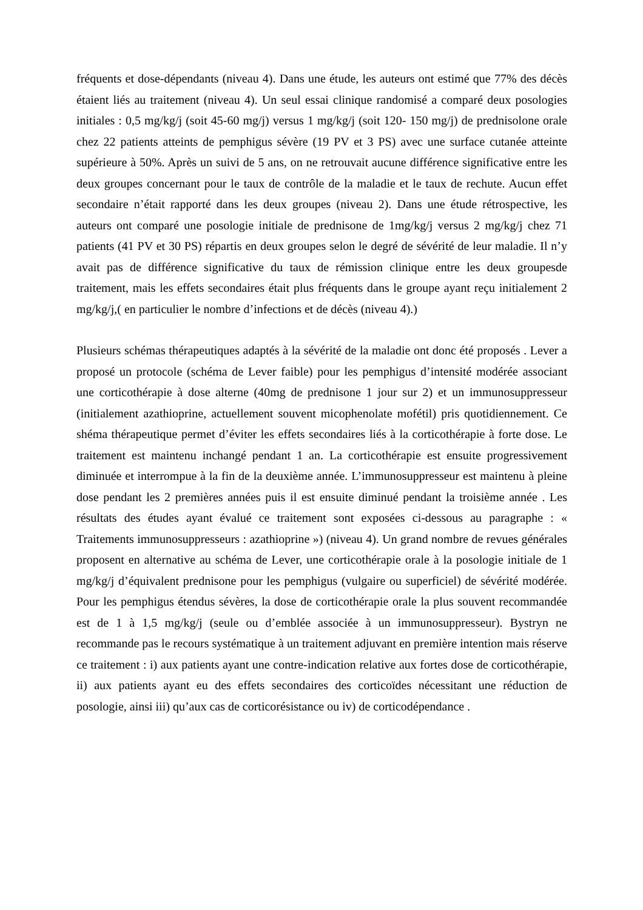fréquents et dose-dépendants (niveau 4). Dans une étude, les auteurs ont estimé que 77% des décès étaient liés au traitement (niveau 4). Un seul essai clinique randomisé a comparé deux posologies initiales : 0,5 mg/kg/j (soit 45-60 mg/j) versus 1 mg/kg/j (soit 120- 150 mg/j) de prednisolone orale chez 22 patients atteints de pemphigus sévère (19 PV et 3 PS) avec une surface cutanée atteinte supérieure à 50%. Après un suivi de 5 ans, on ne retrouvait aucune différence significative entre les deux groupes concernant pour le taux de contrôle de la maladie et le taux de rechute. Aucun effet secondaire n’était rapporté dans les deux groupes (niveau 2). Dans une étude rétrospective, les auteurs ont comparé une posologie initiale de prednisone de 1mg/kg/j versus 2 mg/kg/j chez 71 patients (41 PV et 30 PS) répartis en deux groupes selon le degré de sévérité de leur maladie. Il n’y avait pas de différence significative du taux de rémission clinique entre les deux groupesde traitement, mais les effets secondaires était plus fréquents dans le groupe ayant reçu initialement 2 mg/kg/j,( en particulier le nombre d’infections et de décès (niveau 4).)
Plusieurs schémas thérapeutiques adaptés à la sévérité de la maladie ont donc été proposés . Lever a proposé un protocole (schéma de Lever faible) pour les pemphigus d’intensité modérée associant une corticothérapie à dose alterne (40mg de prednisone 1 jour sur 2) et un immunosuppresseur (initialement azathioprine, actuellement souvent micophenolate mofétil) pris quotidiennement. Ce shéma thérapeutique permet d’éviter les effets secondaires liés à la corticothérapie à forte dose. Le traitement est maintenu inchangé pendant 1 an. La corticothérapie est ensuite progressivement diminuée et interrompue à la fin de la deuxième année. L’immunosuppresseur est maintenu à pleine dose pendant les 2 premières années puis il est ensuite diminué pendant la troisième année . Les résultats des études ayant évalué ce traitement sont exposées ci-dessous au paragraphe : « Traitements immunosuppresseurs : azathioprine ») (niveau 4). Un grand nombre de revues générales proposent en alternative au schéma de Lever, une corticothérapie orale à la posologie initiale de 1 mg/kg/j d’équivalent prednisone pour les pemphigus (vulgaire ou superficiel) de sévérité modérée. Pour les pemphigus étendus sévères, la dose de corticothérapie orale la plus souvent recommandée est de 1 à 1,5 mg/kg/j (seule ou d’emblée associée à un immunosuppresseur). Bystryn ne recommande pas le recours systématique à un traitement adjuvant en première intention mais réserve ce traitement : i) aux patients ayant une contre-indication relative aux fortes dose de corticothérapie, ii) aux patients ayant eu des effets secondaires des corticoïdes nécessitant une réduction de posologie, ainsi iii) qu’aux cas de corticorésistance ou iv) de corticodépendance .